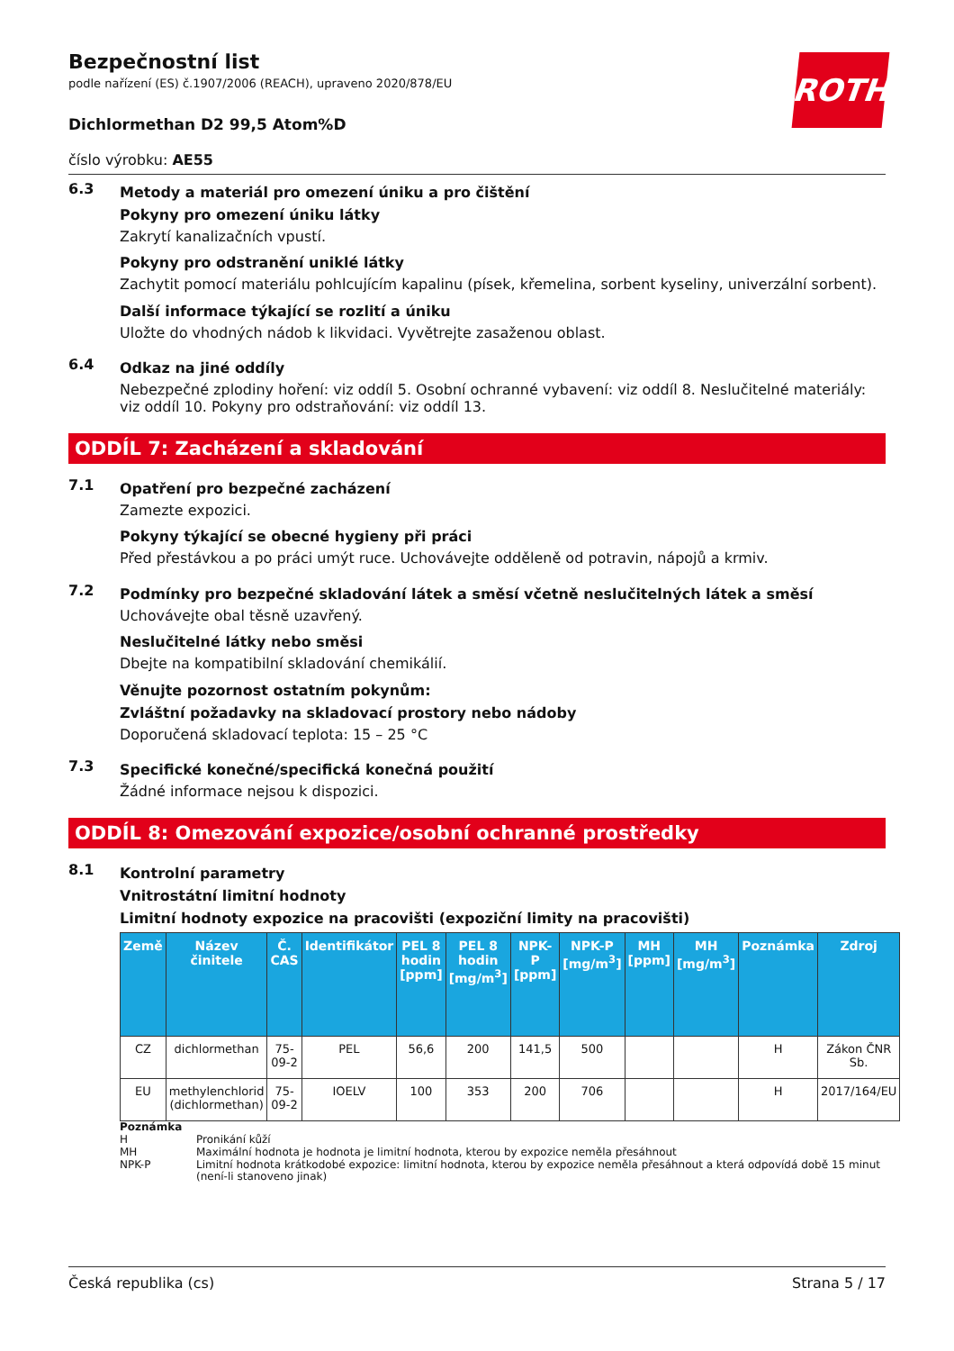ROTH
Bezpečnostní list
podle nařízení (ES) č.1907/2006 (REACH), upraveno 2020/878/EU
Dichlormethan D2 99,5 Atom%D
číslo výrobku: AE55
6.3
Metody a materiál pro omezení úniku a pro čištění
Pokyny pro omezení úniku látky
Zakrytí kanalizačních vpustí.
Pokyny pro odstranění uniklé látky
Zachytit pomocí materiálu pohlcujícím kapalinu (písek, křemelina, sorbent kyseliny, univerzální sorbent).
Další informace týkající se rozlití a úniku
Uložte do vhodných nádob k likvidaci. Vyvětrejte zasaženou oblast.
6.4
Odkaz na jiné oddíly
Nebezpečné zplodiny hoření: viz oddíl 5. Osobní ochranné vybavení: viz oddíl 8. Neslučitelné materiály: viz oddíl 10. Pokyny pro odstraňování: viz oddíl 13.
ODDÍL 7: Zacházení a skladování
7.1
Opatření pro bezpečné zacházení
Zamezte expozici.
Pokyny týkající se obecné hygieny při práci
Před přestávkou a po práci umýt ruce. Uchovávejte odděleně od potravin, nápojů a krmiv.
7.2
Podmínky pro bezpečné skladování látek a směsí včetně neslučitelných látek a směsí
Uchovávejte obal těsně uzavřený.
Neslučitelné látky nebo směsi
Dbejte na kompatibilní skladování chemikálií.
Věnujte pozornost ostatním pokynům:
Zvláštní požadavky na skladovací prostory nebo nádoby
Doporučená skladovací teplota: 15 – 25 °C
7.3
Specifické konečné/specifická konečná použití
Žádné informace nejsou k dispozici.
ODDÍL 8: Omezování expozice/osobní ochranné prostředky
8.1
Kontrolní parametry
Vnitrostátní limitní hodnoty
Limitní hodnoty expozice na pracovišti (expoziční limity na pracovišti)
| Země | Název činitele | Č. CAS | Identifikátor | PEL 8 hodin [ppm] | PEL 8 hodin [mg/m<sup>3</sup>] | NPK-P [ppm] | NPK-P [mg/m<sup>3</sup>] | MH [ppm] | MH [mg/m<sup>3</sup>] | Poznámka | Zdroj |
| --- | --- | --- | --- | --- | --- | --- | --- | --- | --- | --- | --- |
| CZ | dichlormethan | 75-09-2 | PEL | 56,6 | 200 | 141,5 | 500 | | | H | Zákon ČNR Sb. |
| EU | methylenchlorid (dichlormethan) | 75-09-2 | IOELV | 100 | 353 | 200 | 706 | | | H | 2017/164/EU |
Poznámka
H Pronikání kůží
MH Maximální hodnota je hodnota je limitní hodnota, kterou by expozice neměla přesáhnout
NPK-P Limitní hodnota krátkodobé expozice: limitní hodnota, kterou by expozice neměla přesáhnout a která odpovídá době 15 minut (není-li stanoveno jinak)
Česká republika (cs) Strana 5 / 17